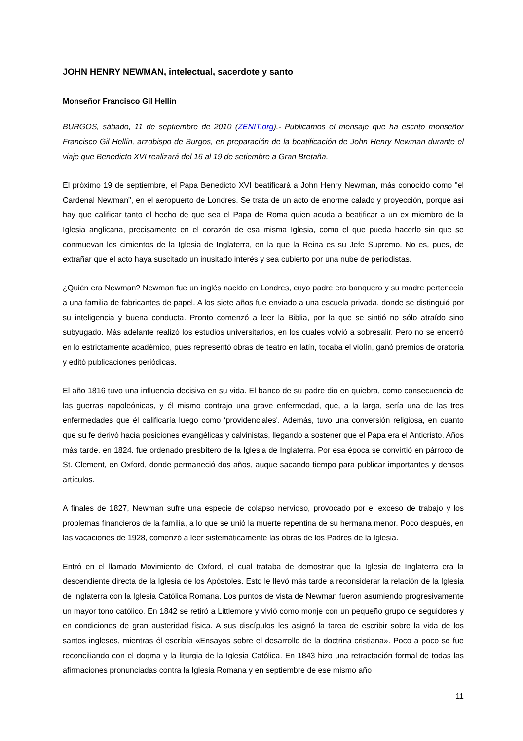JOHN HENRY NEWMAN, intelectual, sacerdote y santo
Monseñor Francisco Gil Hellín
BURGOS, sábado, 11 de septiembre de 2010 (ZENIT.org).- Publicamos el mensaje que ha escrito monseñor Francisco Gil Hellín, arzobispo de Burgos, en preparación de la beatificación de John Henry Newman durante el viaje que Benedicto XVI realizará del 16 al 19 de setiembre a Gran Bretaña.
El próximo 19 de septiembre, el Papa Benedicto XVI beatificará a John Henry Newman, más conocido como "el Cardenal Newman", en el aeropuerto de Londres. Se trata de un acto de enorme calado y proyección, porque así hay que calificar tanto el hecho de que sea el Papa de Roma quien acuda a beatificar a un ex miembro de la Iglesia anglicana, precisamente en el corazón de esa misma Iglesia, como el que pueda hacerlo sin que se conmuevan los cimientos de la Iglesia de Inglaterra, en la que la Reina es su Jefe Supremo. No es, pues, de extrañar que el acto haya suscitado un inusitado interés y sea cubierto por una nube de periodistas.
¿Quién era Newman? Newman fue un inglés nacido en Londres, cuyo padre era banquero y su madre pertenecía a una familia de fabricantes de papel. A los siete años fue enviado a una escuela privada, donde se distinguió por su inteligencia y buena conducta. Pronto comenzó a leer la Biblia, por la que se sintió no sólo atraído sino subyugado. Más adelante realizó los estudios universitarios, en los cuales volvió a sobresalir. Pero no se encerró en lo estrictamente académico, pues representó obras de teatro en latín, tocaba el violín, ganó premios de oratoria y editó publicaciones periódicas.
El año 1816 tuvo una influencia decisiva en su vida. El banco de su padre dio en quiebra, como consecuencia de las guerras napoleónicas, y él mismo contrajo una grave enfermedad, que, a la larga, sería una de las tres enfermedades que él calificaría luego como ‘providenciales'. Además, tuvo una conversión religiosa, en cuanto que su fe derivó hacia posiciones evangélicas y calvinistas, llegando a sostener que el Papa era el Anticristo. Años más tarde, en 1824, fue ordenado presbítero de la Iglesia de Inglaterra. Por esa época se convirtió en párroco de St. Clement, en Oxford, donde permaneció dos años, auque sacando tiempo para publicar importantes y densos artículos.
A finales de 1827, Newman sufre una especie de colapso nervioso, provocado por el exceso de trabajo y los problemas financieros de la familia, a lo que se unió la muerte repentina de su hermana menor. Poco después, en las vacaciones de 1928, comenzó a leer sistemáticamente las obras de los Padres de la Iglesia.
Entró en el llamado Movimiento de Oxford, el cual trataba de demostrar que la Iglesia de Inglaterra era la descendiente directa de la Iglesia de los Apóstoles. Esto le llevó más tarde a reconsiderar la relación de la Iglesia de Inglaterra con la Iglesia Católica Romana. Los puntos de vista de Newman fueron asumiendo progresivamente un mayor tono católico. En 1842 se retiró a Littlemore y vivió como monje con un pequeño grupo de seguidores y en condiciones de gran austeridad física. A sus discípulos les asignó la tarea de escribir sobre la vida de los santos ingleses, mientras él escribía «Ensayos sobre el desarrollo de la doctrina cristiana». Poco a poco se fue reconciliando con el dogma y la liturgia de la Iglesia Católica. En 1843 hizo una retractación formal de todas las afirmaciones pronunciadas contra la Iglesia Romana y en septiembre de ese mismo año
11